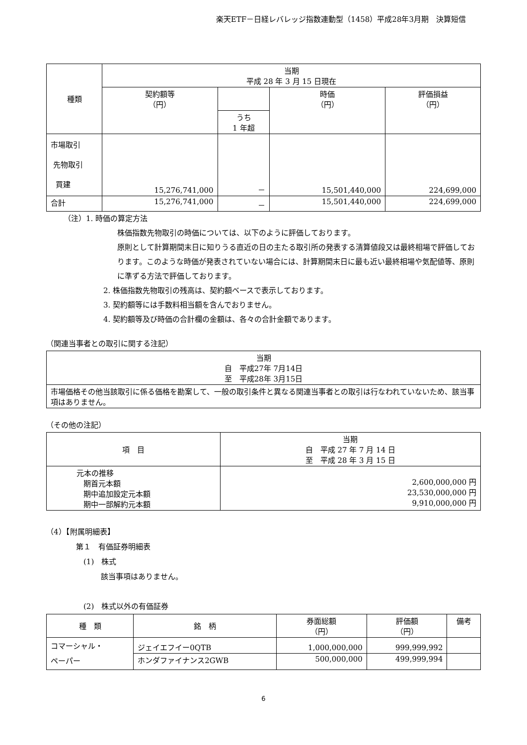楽天ETF－日経レバレッジ指数連動型（1458）平成28年3月期　決算短信
| 種類 | 当期 平成 28 年 3 月 15 日現在 | | | |
| --- | --- | --- | --- | --- |
| | 契約額等 （円） | | 時価 （円） | 評価損益 （円） |
| | | うち 1 年超 | | |
| 市場取引 先物取引 買建 | 15,276,741,000 | － | 15,501,440,000 | 224,699,000 |
| 合計 | 15,276,741,000 | － | 15,501,440,000 | 224,699,000 |
（注）1. 時価の算定方法
株価指数先物取引の時価については、以下のように評価しております。
原則として計算期間末日に知りうる直近の日の主たる取引所の発表する清算値段又は最終相場で評価しております。このような時価が発表されていない場合には、計算期間末日に最も近い最終相場や気配値等、原則に準ずる方法で評価しております。
2. 株価指数先物取引の残高は、契約額ベースで表示しております。
3. 契約額等には手数料相当額を含んでおりません。
4. 契約額等及び時価の合計欄の金額は、各々の合計金額であります。
（関連当事者との取引に関する注記）
| 当期 自 平成27年 7月14日 至 平成28年 3月15日 |
| 市場価格その他当該取引に係る価格を勘案して、一般の取引条件と異なる関連当事者との取引は行なわれていないため、該当事項はありません。 |
（その他の注記）
| 項 目 | 当期 自 平成 27 年 7 月 14 日 至 平成 28 年 3 月 15 日 |
| 元本の推移 期首元本額 期中追加設定元本額 期中一部解約元本額 | 2,600,000,000 円 23,530,000,000 円 9,910,000,000 円 |
（4）【附属明細表】
第１　有価証券明細表
(1)　株式
該当事項はありません。
(2)　株式以外の有価証券
| 種 類 | 銘 柄 | 券面総額 （円） | 評価額 （円） | 備考 |
| --- | --- | --- | --- | --- |
| コマーシャル・ ペーパー | ジェイエフイー0QTB | 1,000,000,000 | 999,999,992 | |
| | ホンダファイナンス2GWB | 500,000,000 | 499,999,994 | |
6